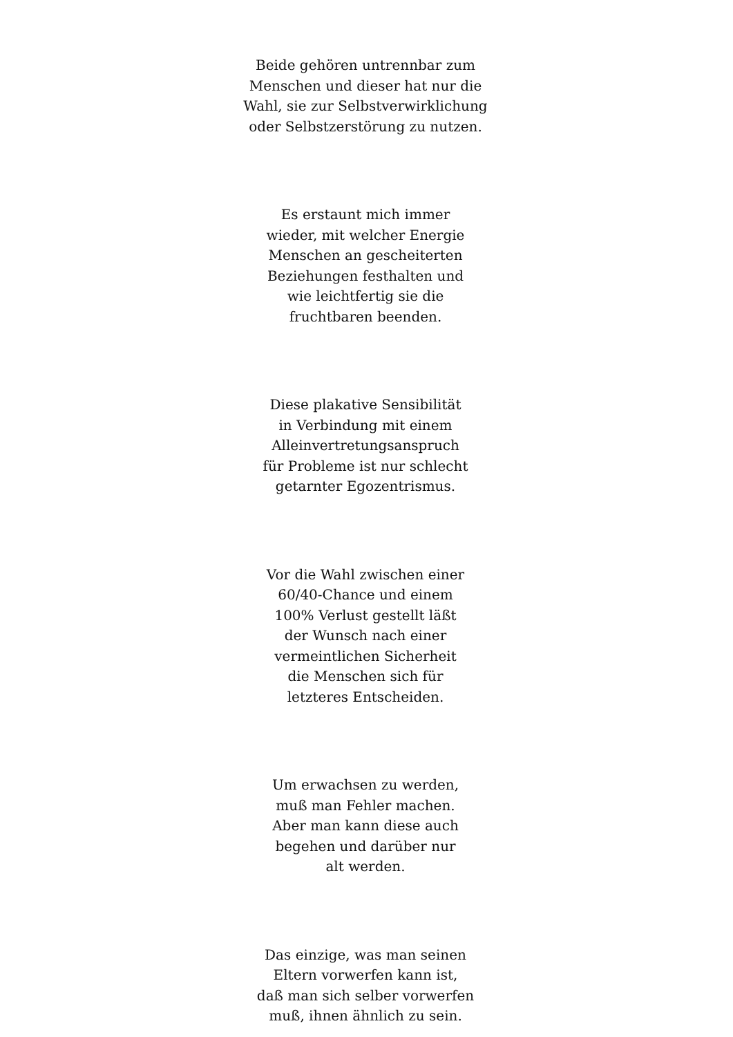Beide gehören untrennbar zum
Menschen und dieser hat nur die
Wahl, sie zur Selbstverwirklichung
oder Selbstzerstörung zu nutzen.
Es erstaunt mich immer
wieder, mit welcher Energie
Menschen an gescheiterten
Beziehungen festhalten und
wie leichtfertig sie die
fruchtbaren beenden.
Diese plakative Sensibilität
in Verbindung mit einem
Alleinvertretungsanspruch
für Probleme ist nur schlecht
getarnter Egozentrismus.
Vor die Wahl zwischen einer
60/40-Chance und einem
100% Verlust gestellt läßt
der Wunsch nach einer
vermeintlichen Sicherheit
die Menschen sich für
letzteres Entscheiden.
Um erwachsen zu werden,
muß man Fehler machen.
Aber man kann diese auch
begehen und darüber nur
alt werden.
Das einzige, was man seinen
Eltern vorwerfen kann ist,
daß man sich selber vorwerfen
muß, ihnen ähnlich zu sein.